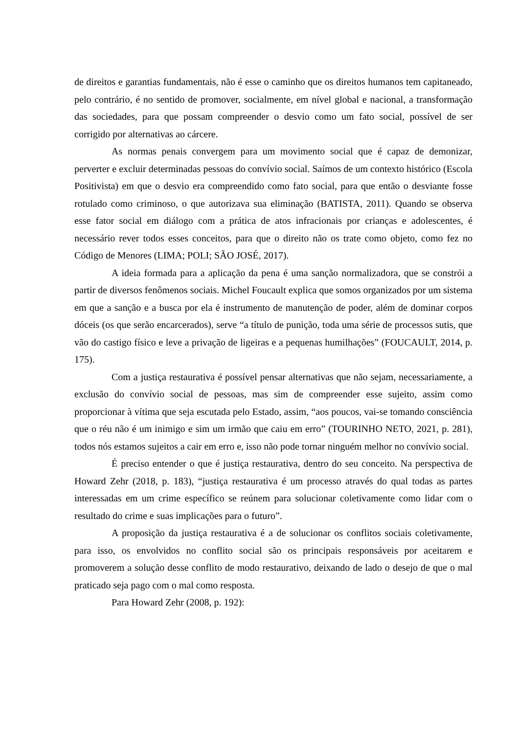de direitos e garantias fundamentais, não é esse o caminho que os direitos humanos tem capitaneado, pelo contrário, é no sentido de promover, socialmente, em nível global e nacional, a transformação das sociedades, para que possam compreender o desvio como um fato social, possível de ser corrigido por alternativas ao cárcere.
As normas penais convergem para um movimento social que é capaz de demonizar, perverter e excluir determinadas pessoas do convívio social. Saímos de um contexto histórico (Escola Positivista) em que o desvio era compreendido como fato social, para que então o desviante fosse rotulado como criminoso, o que autorizava sua eliminação (BATISTA, 2011). Quando se observa esse fator social em diálogo com a prática de atos infracionais por crianças e adolescentes, é necessário rever todos esses conceitos, para que o direito não os trate como objeto, como fez no Código de Menores (LIMA; POLI; SÃO JOSÉ, 2017).
A ideia formada para a aplicação da pena é uma sanção normalizadora, que se constrói a partir de diversos fenômenos sociais. Michel Foucault explica que somos organizados por um sistema em que a sanção e a busca por ela é instrumento de manutenção de poder, além de dominar corpos dóceis (os que serão encarcerados), serve “a título de punição, toda uma série de processos sutis, que vão do castigo físico e leve a privação de ligeiras e a pequenas humilhações” (FOUCAULT, 2014, p. 175).
Com a justiça restaurativa é possível pensar alternativas que não sejam, necessariamente, a exclusão do convívio social de pessoas, mas sim de compreender esse sujeito, assim como proporcionar à vítima que seja escutada pelo Estado, assim, “aos poucos, vai-se tomando consciência que o réu não é um inimigo e sim um irmão que caiu em erro” (TOURINHO NETO, 2021, p. 281), todos nós estamos sujeitos a cair em erro e, isso não pode tornar ninguém melhor no convívio social.
É preciso entender o que é justiça restaurativa, dentro do seu conceito. Na perspectiva de Howard Zehr (2018, p. 183), “justiça restaurativa é um processo através do qual todas as partes interessadas em um crime específico se reúnem para solucionar coletivamente como lidar com o resultado do crime e suas implicações para o futuro”.
A proposição da justiça restaurativa é a de solucionar os conflitos sociais coletivamente, para isso, os envolvidos no conflito social são os principais responsáveis por aceitarem e promoverem a solução desse conflito de modo restaurativo, deixando de lado o desejo de que o mal praticado seja pago com o mal como resposta.
Para Howard Zehr (2008, p. 192):